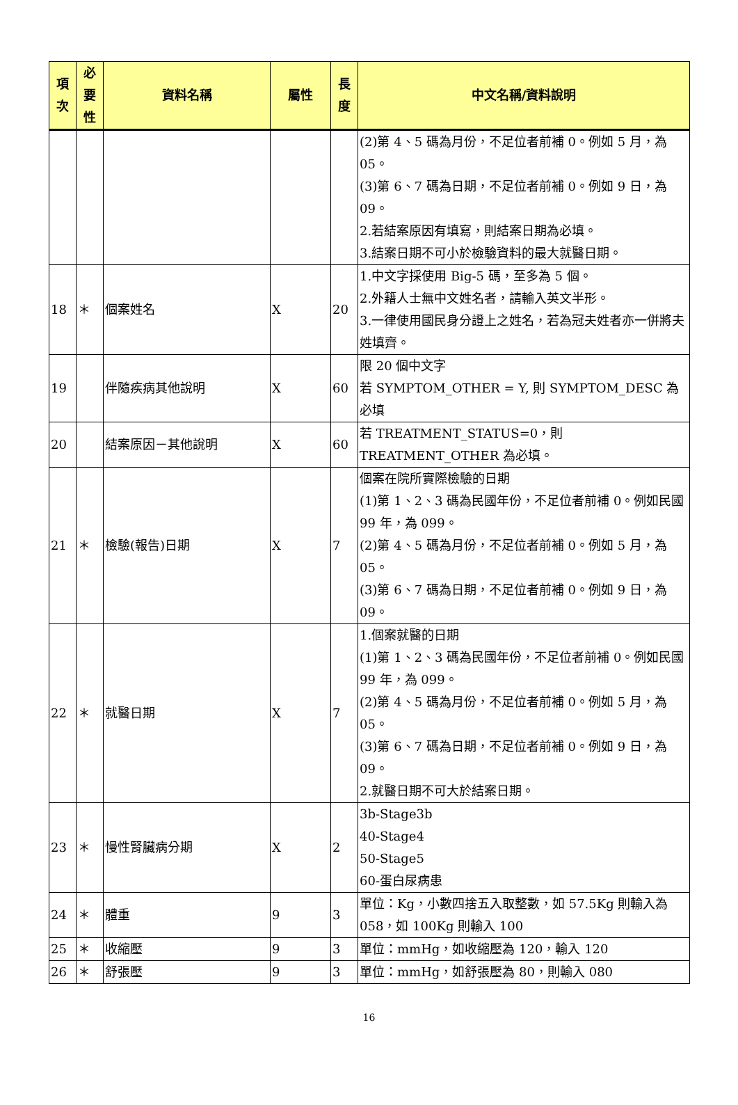| 項 次 | 必 要 性 | 資料名稱 | 屬性 | 長 度 | 中文名稱/資料說明 |
| --- | --- | --- | --- | --- | --- |
| | | | | | (2)第 4、5 碼為月份，不足位者前補 0。例如 5 月，為 05。 (3)第 6、7 碼為日期，不足位者前補 0。例如 9 日，為 09。 2.若結案原因有填寫，則結案日期為必填。 3.結案日期不可小於檢驗資料的最大就醫日期。 |
| 18 | ＊ | 個案姓名 | X | 20 | 1.中文字採使用 Big-5 碼，至多為 5 個。 2.外籍人士無中文姓名者，請輸入英文半形。 3.一律使用國民身分證上之姓名，若為冠夫姓者亦一併將夫姓填齊。 |
| 19 | | 伴隨疾病其他說明 | X | 60 | 限 20 個中文字 若 SYMPTOM_OTHER = Y, 則 SYMPTOM_DESC 為必填 |
| 20 | | 結案原因－其他說明 | X | 60 | 若 TREATMENT_STATUS=0，則 TREATMENT_OTHER 為必填。 |
| 21 | ＊ | 檢驗(報告)日期 | X | 7 | 個案在院所實際檢驗的日期 (1)第 1、2、3 碼為民國年份，不足位者前補 0。例如民國 99 年，為 099。 (2)第 4、5 碼為月份，不足位者前補 0。例如 5 月，為 05。 (3)第 6、7 碼為日期，不足位者前補 0。例如 9 日，為 09。 |
| 22 | ＊ | 就醫日期 | X | 7 | 1.個案就醫的日期 (1)第 1、2、3 碼為民國年份，不足位者前補 0。例如民國 99 年，為 099。 (2)第 4、5 碼為月份，不足位者前補 0。例如 5 月，為 05。 (3)第 6、7 碼為日期，不足位者前補 0。例如 9 日，為 09。 2.就醫日期不可大於結案日期。 |
| 23 | ＊ | 慢性腎臟病分期 | X | 2 | 3b-Stage3b 40-Stage4 50-Stage5 60-蛋白尿病患 |
| 24 | ＊ | 體重 | 9 | 3 | 單位：Kg，小數四捨五入取整數，如 57.5Kg 則輸入為 058，如 100Kg 則輸入 100 |
| 25 | ＊ | 收縮壓 | 9 | 3 | 單位：mmHg，如收縮壓為 120，輸入 120 |
| 26 | ＊ | 舒張壓 | 9 | 3 | 單位：mmHg，如舒張壓為 80，則輸入 080 |
16